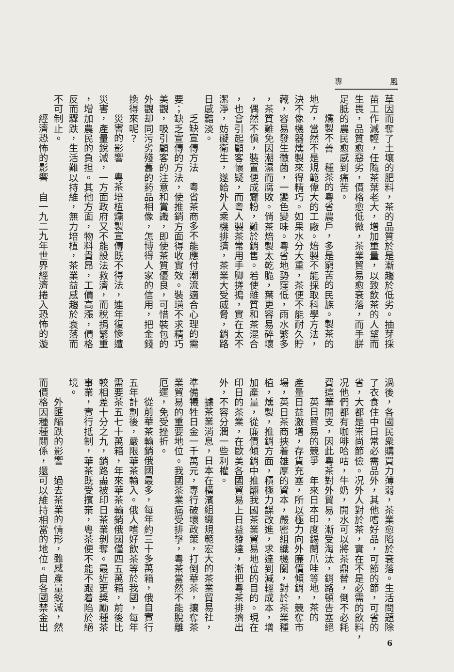專 風
草因而奪了土壤的肥料，茶的品質於是漸趨於低劣。抽芽採
苗工作減輕，任隨茶葉老大，增加重量，以致飲茶的人望而
生畏，品質愈惡劣，價格愈低微，茶業貿易愈衰落，而手胼
足胝的農民愈感到痛苦。
燻製不善　種茶的粵省農戶，多是窮苦的民族。製茶的
地方，當然不是規範偉大的工廠。焙製不能採取科學方法，
決不像機器燻製來得精巧。如果水分大重，茶便不能耐久貯
藏，容易發生黴菌，一變色變味。粵省地勢窪低，雨水繁多
，茶質難免因潮濕而腐敗。倘茶焙製太乾脆，葉更容易碎壞
，偶然不愼，裝置便成齎粉，難於銷售。若使雜質和茶混合
，也會引起顧客懷疑，而粵人製茶常用手脚搓搗，實在太不
潔淨，妨礙衛生，遂給外人乘機排擠，茶業大受威脅，銷路
日感黯淡。
乏缺宣傳方法　粵省茶商多不能應付潮流適合心理的需
要；缺乏宣傳的方法，使推銷方面得收實效。裝璜不求精巧
美觀，吸引顧客的注意和賞識，即使茶質優良，可惜裝包的
外觀却同污劣殘舊的葯品相像，怎博得人家的信用，把金錢
換得來呢？
災害的影響　粵茶培植燻製宣傳既不得法，連年復慘遭
災害，產量銳減，一方面政府又不能設法救濟，而稅捐繁重
，增加農民的負担。其他方面，物料貴昂，工價高漲，價格
反而驟跌，生活難以持維，無力培植，茶業益感趨於衰落而
不可制止。
經濟恐怖的影響　自一九二九年世界經濟捲入恐怖的漩
渦後，各國民衆購買力薄弱，茶業愈陷於衰落。生活問題除
了衣食住中日常必需品外，其他嗜好品，可節的節，可省的
省，大都是崇尚節儉。况外人對於茶，實在不是必需的飲料，
况他們都有咖啡哈咕，牛奶，開水可以將茶鼎替，倒不必耗
費這筆開支，因此粵茶對外貿易，漸受淘汰，銷路頓告塞絕
英日貿易的競爭　年來日本印度錫蘭爪哇等地，茶的
產量日益激增，存貨充塞，所以極力向外廉價傾銷，競奪市
場，英日茶商挾着雄厚的資本，嚴密組織機關，對於茶業種
植，燻製，推銷方面，積極力謀改進，求達到減輕成本，增
加產量，從廉價傾銷中推翻我國茶業貿易地位的目的。現在
印日的茶業，在歐美各國貿易上日益發達，漸把粵茶排擠出
外，不容分潤一些利權。
據茶業消息，日本在橫濱組織規範宏大的茶業貿易社，
準備犧牲日金一千萬元，專行破壞政策，打倒華茶，攘奪茶
業貿易的重要地位。我國茶業痛受排擊，粵茶當然不能脫離
厄運，免受挫折。
從前華茶輸銷俄國最多，每年約三十多萬箱，俄自實行
五年計劃後，嚴限華茶輸入。俄人嗜好飲茶等於我國，每年
需要茶五七十萬箱，年來華茶輸銷俄國僅四五萬箱，前後比
較相差十分之九，銷路盡被印日茶業剝奪。最近更獎勵種茶
事業，實行抵制，華茶既受擯棄，粵茶便不能不跟着陷於絕
境。
外匯縮跌的影響　過去茶業的情形，雖感產量銳減，然
而價格因種種關係，還可以維持相當的地位。自各國禁金出
6